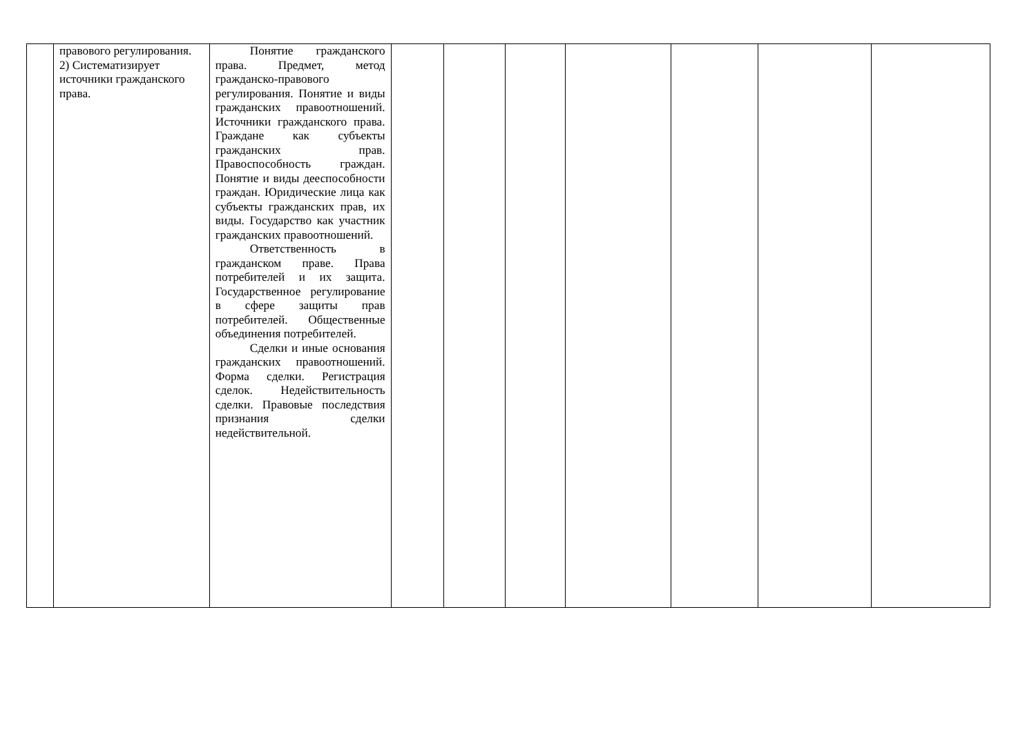| | правового регулирования. 2) Систематизирует источники гражданского права. | Понятие гражданского права. Предмет, метод гражданско-правового регулирования. Понятие и виды гражданских правоотношений. Источники гражданского права. Граждане как субъекты гражданских прав. Правоспособность граждан. Понятие и виды дееспособности граждан. Юридические лица как субъекты гражданских прав, их виды. Государство как участник гражданских правоотношений. Ответственность в гражданском праве. Права потребителей и их защита. Государственное регулирование в сфере защиты прав потребителей. Общественные объединения потребителей. Сделки и иные основания гражданских правоотношений. Форма сделки. Регистрация сделок. Недействительность сделки. Правовые последствия признания сделки недействительной. | | | | | | | |